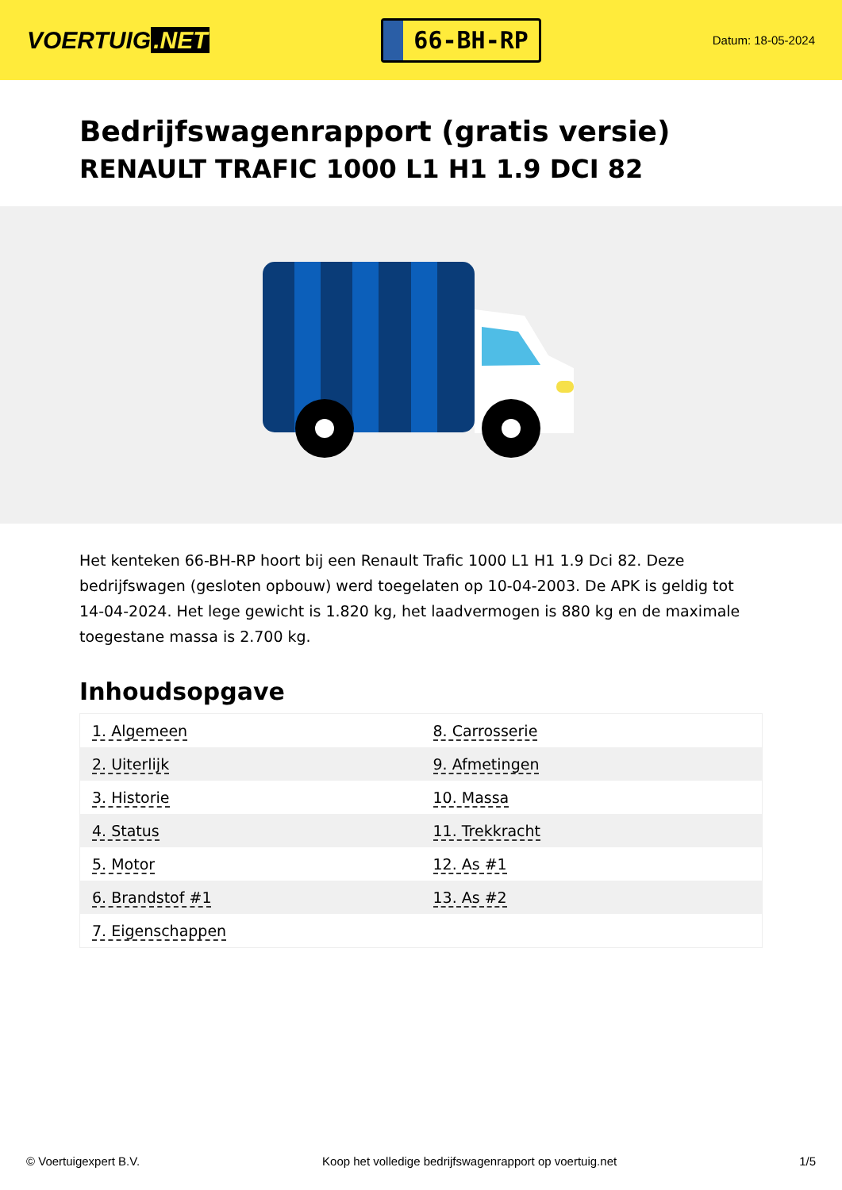VOERTUIG.NET
66-BH-RP
Datum: 18-05-2024
Bedrijfswagenrapport (gratis versie)
RENAULT TRAFIC 1000 L1 H1 1.9 DCI 82
Het kenteken 66-BH-RP hoort bij een Renault Trafic 1000 L1 H1 1.9 Dci 82. Deze bedrijfswagen (gesloten opbouw) werd toegelaten op 10-04-2003. De APK is geldig tot 14-04-2024. Het lege gewicht is 1.820 kg, het laadvermogen is 880 kg en de maximale toegestane massa is 2.700 kg.
Inhoudsopgave
| 1. Algemeen | 8. Carrosserie |
| 2. Uiterlijk | 9. Afmetingen |
| 3. Historie | 10. Massa |
| 4. Status | 11. Trekkracht |
| 5. Motor | 12. As #1 |
| 6. Brandstof #1 | 13. As #2 |
| 7. Eigenschappen | |
© Voertuigexpert B.V. Koop het volledige bedrijfswagenrapport op voertuig.net 1/5